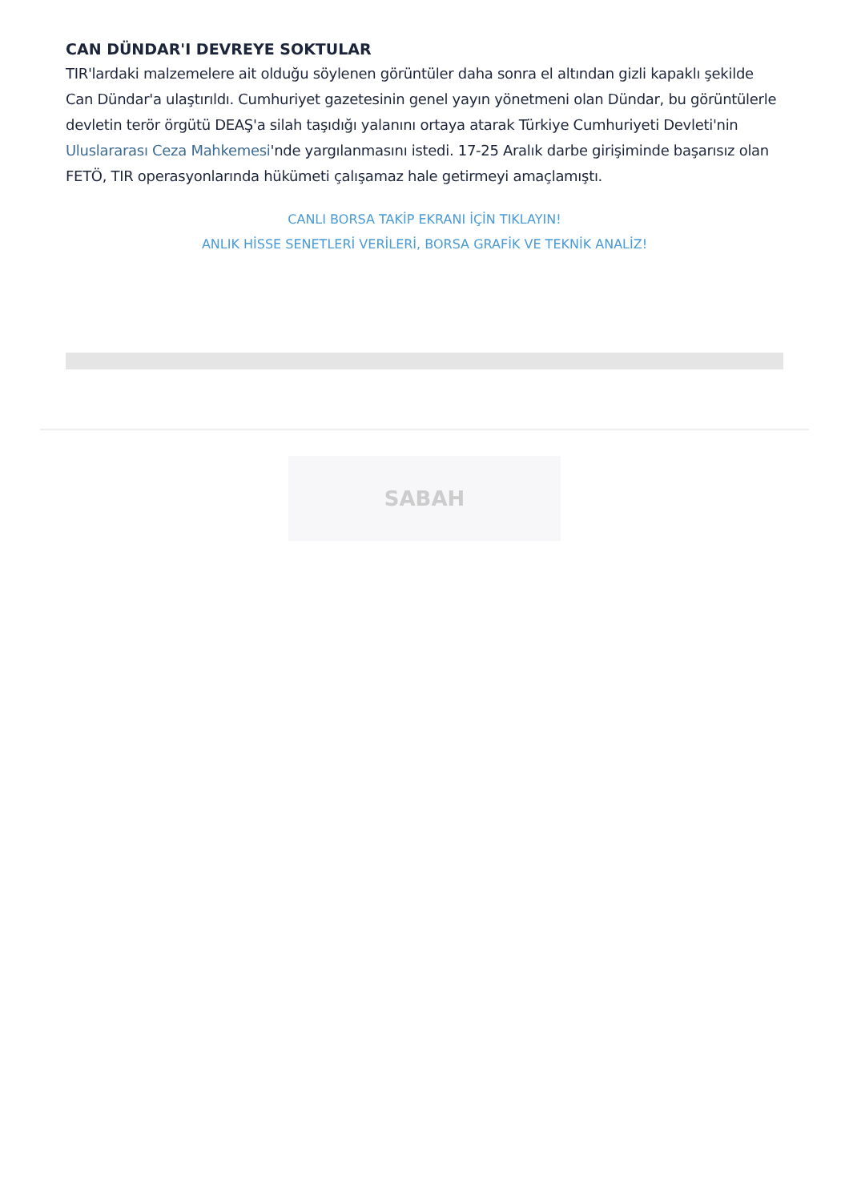CAN DÜNDAR'I DEVREYE SOKTULAR
TIR'lardaki malzemelere ait olduğu söylenen görüntüler daha sonra el altından gizli kapaklı şekilde Can Dündar'a ulaştırıldı. Cumhuriyet gazetesinin genel yayın yönetmeni olan Dündar, bu görüntülerle devletin terör örgütü DEAŞ'a silah taşıdığı yalanını ortaya atarak Türkiye Cumhuriyeti Devleti'nin Uluslararası Ceza Mahkemesi'nde yargılanmasını istedi. 17-25 Aralık darbe girişiminde başarısız olan FETÖ, TIR operasyonlarında hükümeti çalışamaz hale getirmeyi amaçlamıştı.
CANLI BORSA TAKİP EKRANI İÇİN TIKLAYIN!
ANLIK HİSSE SENETLERİ VERİLERİ, BORSA GRAFİK VE TEKNİK ANALİZ!
SABAH